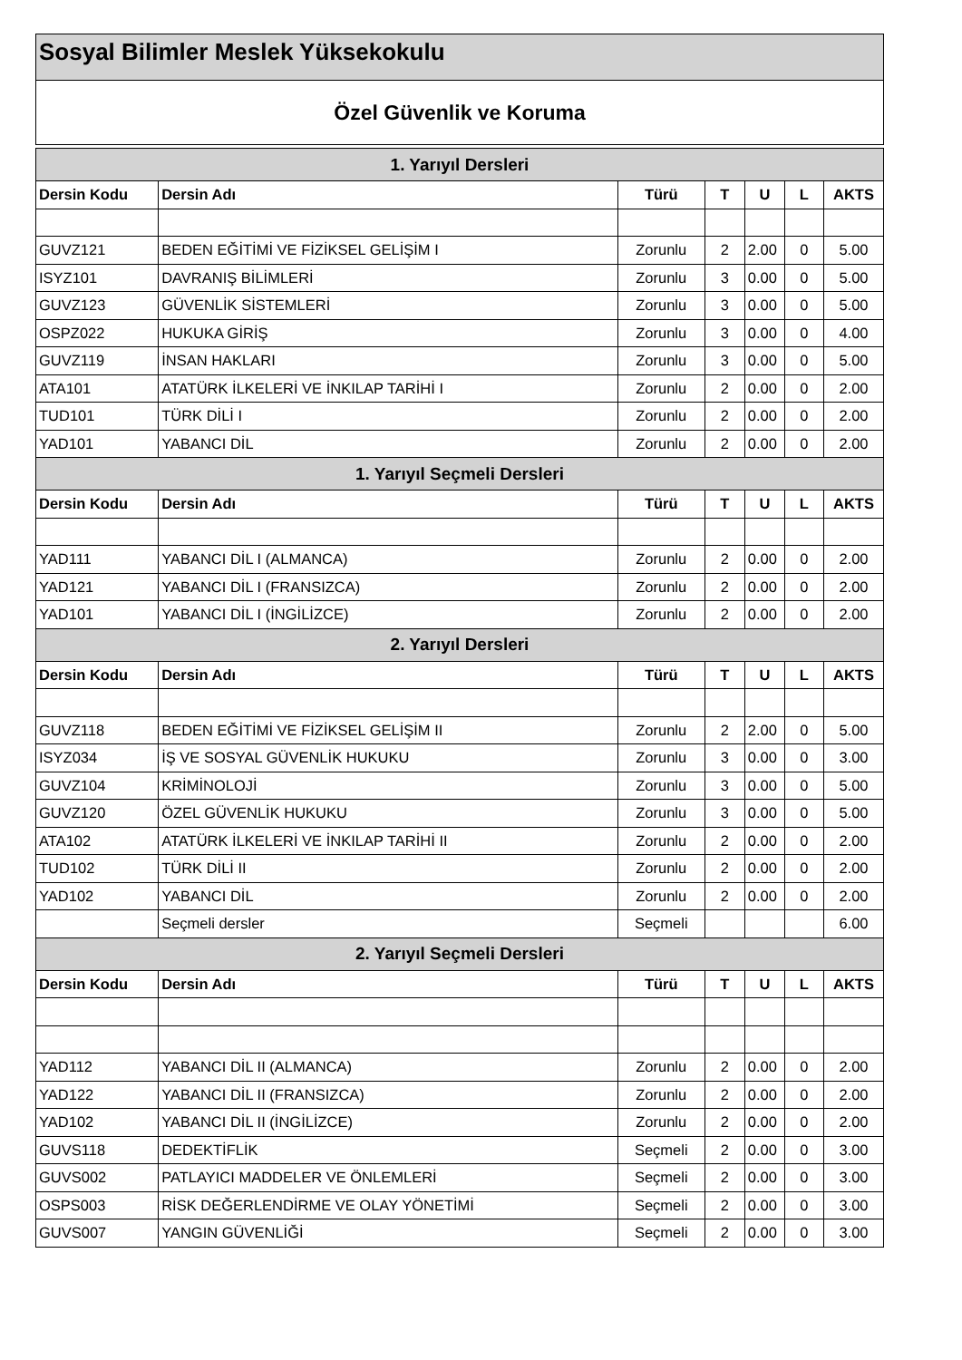Sosyal Bilimler Meslek Yüksekokulu
Özel Güvenlik ve Koruma
| 1. Yarıyıl Dersleri | | | | | | |
| --- | --- | --- | --- | --- | --- | --- |
| Dersin Kodu | Dersin Adı | Türü | T | U | L | AKTS |
| GUVZ121 | BEDEN EĞİTİMİ VE FİZİKSEL GELİŞİM I | Zorunlu | 2 | 2.00 | 0 | 5.00 |
| ISYZ101 | DAVRANIŞ BİLİMLERİ | Zorunlu | 3 | 0.00 | 0 | 5.00 |
| GUVZ123 | GÜVENLİK SİSTEMLERİ | Zorunlu | 3 | 0.00 | 0 | 5.00 |
| OSPZ022 | HUKUKA GİRİŞ | Zorunlu | 3 | 0.00 | 0 | 4.00 |
| GUVZ119 | İNSAN HAKLARI | Zorunlu | 3 | 0.00 | 0 | 5.00 |
| ATA101 | ATATÜRK İLKELERİ VE İNKILAP TARİHİ I | Zorunlu | 2 | 0.00 | 0 | 2.00 |
| TUD101 | TÜRK DİLİ I | Zorunlu | 2 | 0.00 | 0 | 2.00 |
| YAD101 | YABANCI DİL | Zorunlu | 2 | 0.00 | 0 | 2.00 |
| 1. Yarıyıl Seçmeli Dersleri | | | | | | |
| Dersin Kodu | Dersin Adı | Türü | T | U | L | AKTS |
| YAD111 | YABANCI DİL I (ALMANCA) | Zorunlu | 2 | 0.00 | 0 | 2.00 |
| YAD121 | YABANCI DİL I (FRANSIZCA) | Zorunlu | 2 | 0.00 | 0 | 2.00 |
| YAD101 | YABANCI DİL I (İNGİLİZCE) | Zorunlu | 2 | 0.00 | 0 | 2.00 |
| 2. Yarıyıl Dersleri | | | | | | |
| Dersin Kodu | Dersin Adı | Türü | T | U | L | AKTS |
| GUVZ118 | BEDEN EĞİTİMİ VE FİZİKSEL GELİŞİM II | Zorunlu | 2 | 2.00 | 0 | 5.00 |
| ISYZ034 | İŞ VE SOSYAL GÜVENLİK HUKUKU | Zorunlu | 3 | 0.00 | 0 | 3.00 |
| GUVZ104 | KRİMİNOLOJİ | Zorunlu | 3 | 0.00 | 0 | 5.00 |
| GUVZ120 | ÖZEL GÜVENLİK HUKUKU | Zorunlu | 3 | 0.00 | 0 | 5.00 |
| ATA102 | ATATÜRK İLKELERİ VE İNKILAP TARİHİ II | Zorunlu | 2 | 0.00 | 0 | 2.00 |
| TUD102 | TÜRK DİLİ II | Zorunlu | 2 | 0.00 | 0 | 2.00 |
| YAD102 | YABANCI DİL | Zorunlu | 2 | 0.00 | 0 | 2.00 |
| | Seçmeli dersler | Seçmeli | | | | 6.00 |
| 2. Yarıyıl Seçmeli Dersleri | | | | | | |
| Dersin Kodu | Dersin Adı | Türü | T | U | L | AKTS |
| YAD112 | YABANCI DİL II (ALMANCA) | Zorunlu | 2 | 0.00 | 0 | 2.00 |
| YAD122 | YABANCI DİL II (FRANSIZCA) | Zorunlu | 2 | 0.00 | 0 | 2.00 |
| YAD102 | YABANCI DİL II (İNGİLİZCE) | Zorunlu | 2 | 0.00 | 0 | 2.00 |
| GUVS118 | DEDEKTİFLİK | Seçmeli | 2 | 0.00 | 0 | 3.00 |
| GUVS002 | PATLAYICI MADDELER VE ÖNLEMLERİ | Seçmeli | 2 | 0.00 | 0 | 3.00 |
| OSPS003 | RİSK DEĞERLENDİRME VE OLAY YÖNETİMİ | Seçmeli | 2 | 0.00 | 0 | 3.00 |
| GUVS007 | YANGIN GÜVENLİĞİ | Seçmeli | 2 | 0.00 | 0 | 3.00 |